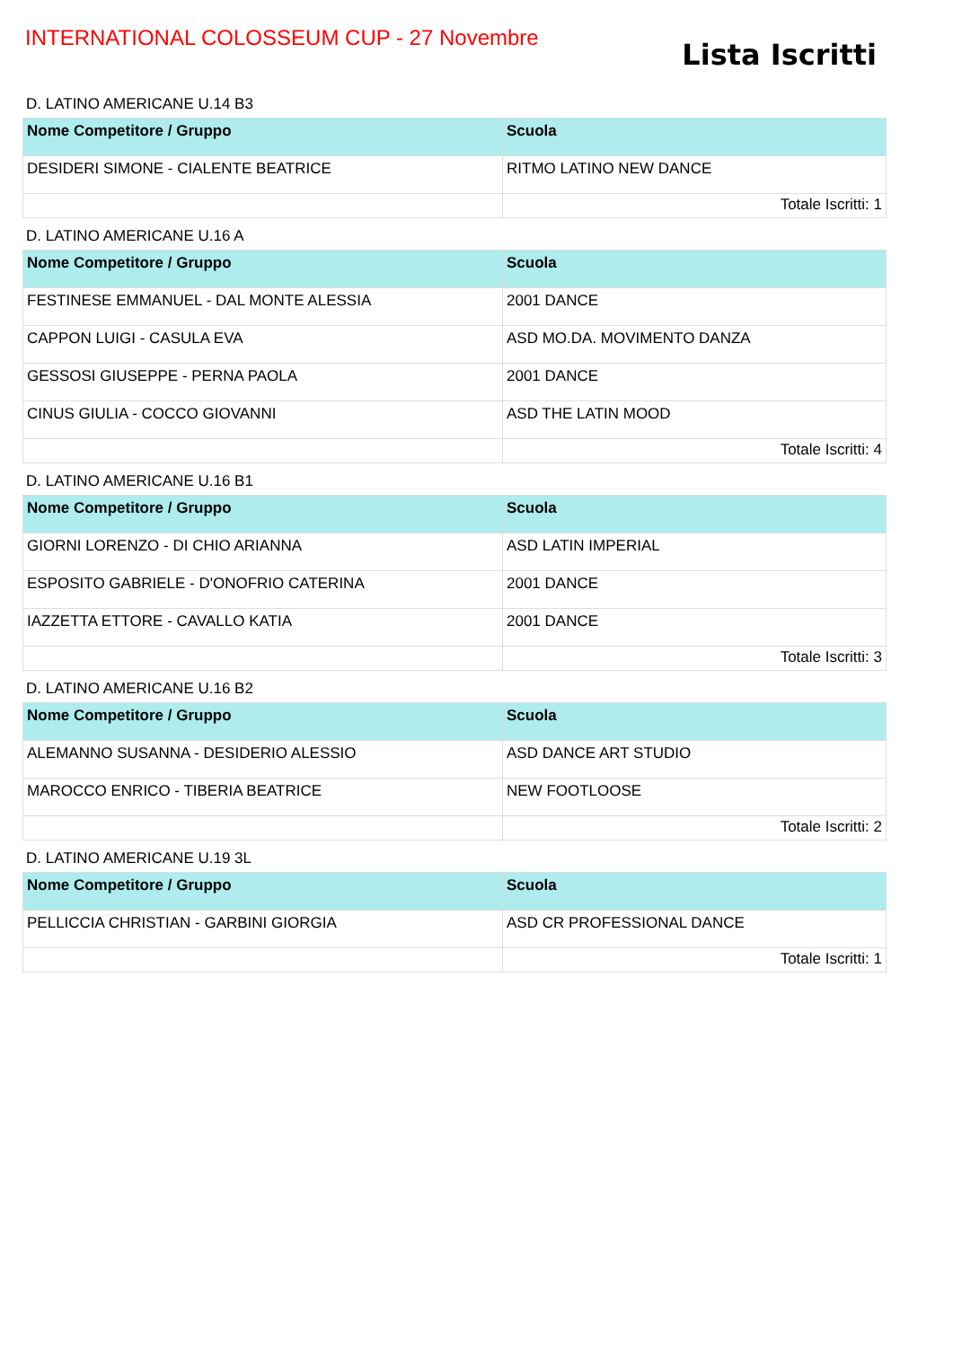INTERNATIONAL COLOSSEUM CUP - 27 Novembre
Lista Iscritti
D. LATINO AMERICANE U.14 B3
| Nome Competitore / Gruppo | Scuola |
| --- | --- |
| DESIDERI SIMONE - CIALENTE BEATRICE | RITMO LATINO NEW DANCE |
| | Totale Iscritti: 1 |
D. LATINO AMERICANE U.16 A
| Nome Competitore / Gruppo | Scuola |
| --- | --- |
| FESTINESE EMMANUEL - DAL MONTE ALESSIA | 2001 DANCE |
| CAPPON LUIGI - CASULA EVA | ASD MO.DA. MOVIMENTO DANZA |
| GESSOSI GIUSEPPE - PERNA PAOLA | 2001 DANCE |
| CINUS GIULIA - COCCO GIOVANNI | ASD THE LATIN MOOD |
| | Totale Iscritti: 4 |
D. LATINO AMERICANE U.16 B1
| Nome Competitore / Gruppo | Scuola |
| --- | --- |
| GIORNI LORENZO - DI CHIO ARIANNA | ASD LATIN IMPERIAL |
| ESPOSITO GABRIELE - D'ONOFRIO CATERINA | 2001 DANCE |
| IAZZETTA ETTORE - CAVALLO KATIA | 2001 DANCE |
| | Totale Iscritti: 3 |
D. LATINO AMERICANE U.16 B2
| Nome Competitore / Gruppo | Scuola |
| --- | --- |
| ALEMANNO SUSANNA - DESIDERIO ALESSIO | ASD DANCE ART STUDIO |
| MAROCCO ENRICO - TIBERIA BEATRICE | NEW FOOTLOOSE |
| | Totale Iscritti: 2 |
D. LATINO AMERICANE U.19 3L
| Nome Competitore / Gruppo | Scuola |
| --- | --- |
| PELLICCIA CHRISTIAN - GARBINI GIORGIA | ASD CR PROFESSIONAL DANCE |
| | Totale Iscritti: 1 |